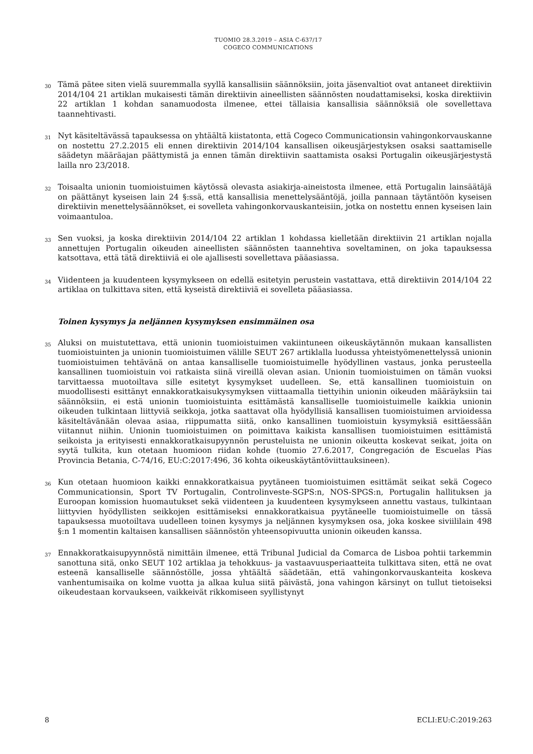TUOMIO 28.3.2019 – ASIA C-637/17
COGECO COMMUNICATIONS
30 Tämä pätee siten vielä suuremmalla syyllä kansallisiin säännöksiin, joita jäsenvaltiot ovat antaneet direktiivin 2014/104 21 artiklan mukaisesti tämän direktiivin aineellisten säännösten noudattamiseksi, koska direktiivin 22 artiklan 1 kohdan sanamuodosta ilmenee, ettei tällaisia kansallisia säännöksiä ole sovellettava taannehtivasti.
31 Nyt käsiteltävässä tapauksessa on yhtäältä kiistatonta, että Cogeco Communicationsin vahingonkorvauskanne on nostettu 27.2.2015 eli ennen direktiivin 2014/104 kansallisen oikeusjärjestyksen osaksi saattamiselle säädetyn määräajan päättymistä ja ennen tämän direktiivin saattamista osaksi Portugalin oikeusjärjestystä lailla nro 23/2018.
32 Toisaalta unionin tuomioistuimen käytössä olevasta asiakirja-aineistosta ilmenee, että Portugalin lainsäätäjä on päättänyt kyseisen lain 24 §:ssä, että kansallisia menettelysääntöjä, joilla pannaan täytäntöön kyseisen direktiivin menettelysäännökset, ei sovelleta vahingonkorvauskanteisiin, jotka on nostettu ennen kyseisen lain voimaantuloa.
33 Sen vuoksi, ja koska direktiivin 2014/104 22 artiklan 1 kohdassa kielletään direktiivin 21 artiklan nojalla annettujen Portugalin oikeuden aineellisten säännösten taannehtiva soveltaminen, on joka tapauksessa katsottava, että tätä direktiiviä ei ole ajallisesti sovellettava pääasiassa.
34 Viidenteen ja kuudenteen kysymykseen on edellä esitetyin perustein vastattava, että direktiivin 2014/104 22 artiklaa on tulkittava siten, että kyseistä direktiiviä ei sovelleta pääasiassa.
Toinen kysymys ja neljännen kysymyksen ensimmäinen osa
35 Aluksi on muistutettava, että unionin tuomioistuimen vakiintuneen oikeuskäytännön mukaan kansallisten tuomioistuinten ja unionin tuomioistuimen välille SEUT 267 artiklalla luodussa yhteistyömenettelyssä unionin tuomioistuimen tehtävänä on antaa kansalliselle tuomioistuimelle hyödyllinen vastaus, jonka perusteella kansallinen tuomioistuin voi ratkaista siinä vireillä olevan asian. Unionin tuomioistuimen on tämän vuoksi tarvittaessa muotoiltava sille esitetyt kysymykset uudelleen. Se, että kansallinen tuomioistuin on muodollisesti esittänyt ennakkoratkaisukysymyksen viittaamalla tiettyihin unionin oikeuden määräyksiin tai säännöksiin, ei estä unionin tuomioistuinta esittämästä kansalliselle tuomioistuimelle kaikkia unionin oikeuden tulkintaan liittyviä seikkoja, jotka saattavat olla hyödyllisiä kansallisen tuomioistuimen arvioidessa käsiteltävänään olevaa asiaa, riippumatta siitä, onko kansallinen tuomioistuin kysymyksiä esittäessään viitannut niihin. Unionin tuomioistuimen on poimittava kaikista kansallisen tuomioistuimen esittämistä seikoista ja erityisesti ennakkoratkaisupyynnön perusteluista ne unionin oikeutta koskevat seikat, joita on syytä tulkita, kun otetaan huomioon riidan kohde (tuomio 27.6.2017, Congregación de Escuelas Pías Provincia Betania, C-74/16, EU:C:2017:496, 36 kohta oikeuskäytäntöviittauksineen).
36 Kun otetaan huomioon kaikki ennakkoratkaisua pyytäneen tuomioistuimen esittämät seikat sekä Cogeco Communicationsin, Sport TV Portugalin, Controlinveste-SGPS:n, NOS-SPGS:n, Portugalin hallituksen ja Euroopan komission huomautukset sekä viidenteen ja kuudenteen kysymykseen annettu vastaus, tulkintaan liittyvien hyödyllisten seikkojen esittämiseksi ennakkoratkaisua pyytäneelle tuomioistuimelle on tässä tapauksessa muotoiltava uudelleen toinen kysymys ja neljännen kysymyksen osa, joka koskee siviililain 498 §:n 1 momentin kaltaisen kansallisen säännöstön yhteensopivuutta unionin oikeuden kanssa.
37 Ennakkoratkaisupyynnöstä nimittäin ilmenee, että Tribunal Judicial da Comarca de Lisboa pohtii tarkemmin sanottuna sitä, onko SEUT 102 artiklaa ja tehokkuus- ja vastaavuusperiaatteita tulkittava siten, että ne ovat esteenä kansalliselle säännöstölle, jossa yhtäältä säädetään, että vahingonkorvauskanteita koskeva vanhentumisaika on kolme vuotta ja alkaa kulua siitä päivästä, jona vahingon kärsinyt on tullut tietoiseksi oikeudestaan korvaukseen, vaikkeivät rikkomiseen syyllistynyt
8 ECLI:EU:C:2019:263